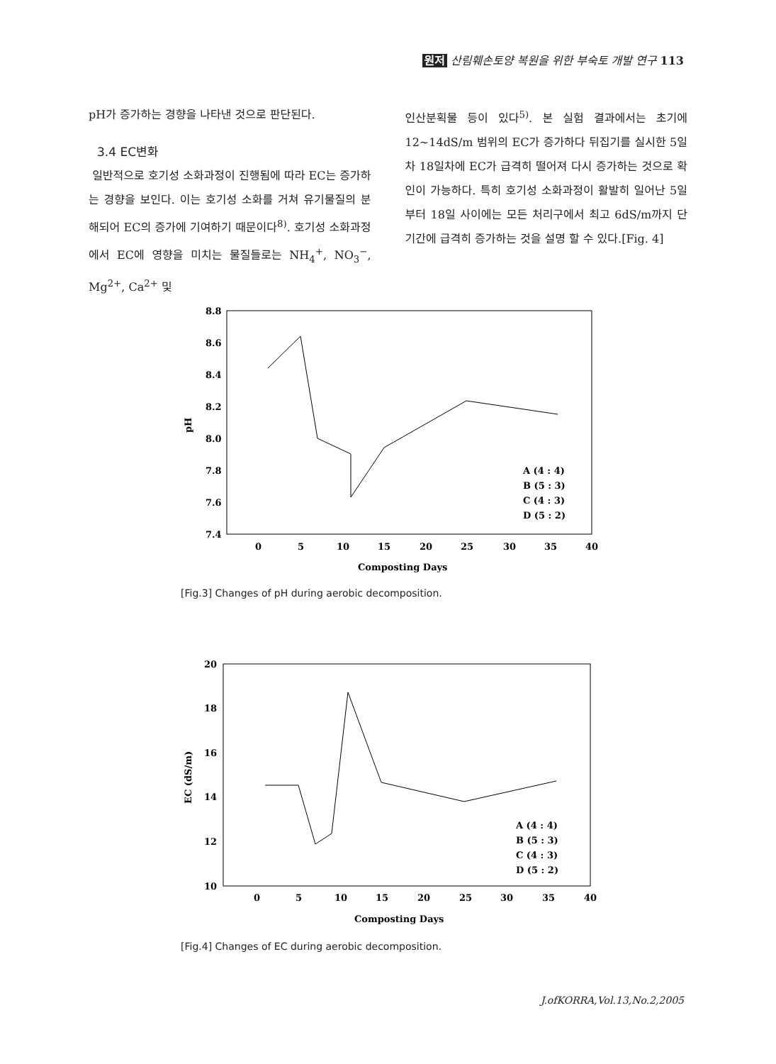원저 산림훼손토양 복원을 위한 부숙토 개발 연구 113
pH가 증가하는 경향을 나타낸 것으로 판단된다.
3.4 EC변화
일반적으로 호기성 소화과정이 진행됨에 따라 EC는 증가하는 경향을 보인다. 이는 호기성 소화를 거쳐 유기물질의 분해되어 EC의 증가에 기여하기 때문이다<sup>8)</sup>. 호기성 소화과정에서 EC에 영향을 미치는 물질들로는 NH<sub>4</sub><sup>+</sup>, NO<sub>3</sub><sup>−</sup>, Mg<sup>2+</sup>, Ca<sup>2+</sup> 및
인산분획물 등이 있다<sup>5)</sup>. 본 실험 결과에서는 초기에 12∼14dS/m 범위의 EC가 증가하다 뒤집기를 실시한 5일차 18일차에 EC가 급격히 떨어져 다시 증가하는 것으로 확인이 가능하다. 특히 호기성 소화과정이 활발히 일어난 5일부터 18일 사이에는 모든 처리구에서 최고 6dS/m까지 단기간에 급격히 증가하는 것을 설명 할 수 있다.[Fig. 4]
8.8
8.6
8.4
8.2
8.0
7.8
7.6
7.4
0
5
10
15
20
25
30
35
40
Composting Days
pH
A (4 : 4)
B (5 : 3)
C (4 : 3)
D (5 : 2)
[Fig.3] Changes of pH during aerobic decomposition.
20
18
16
14
12
10
0
5
10
15
20
25
30
35
40
Composting Days
EC (dS/m)
A (4 : 4)
B (5 : 3)
C (4 : 3)
D (5 : 2)
[Fig.4] Changes of EC during aerobic decomposition.
J.ofKORRA,Vol.13,No.2,2005